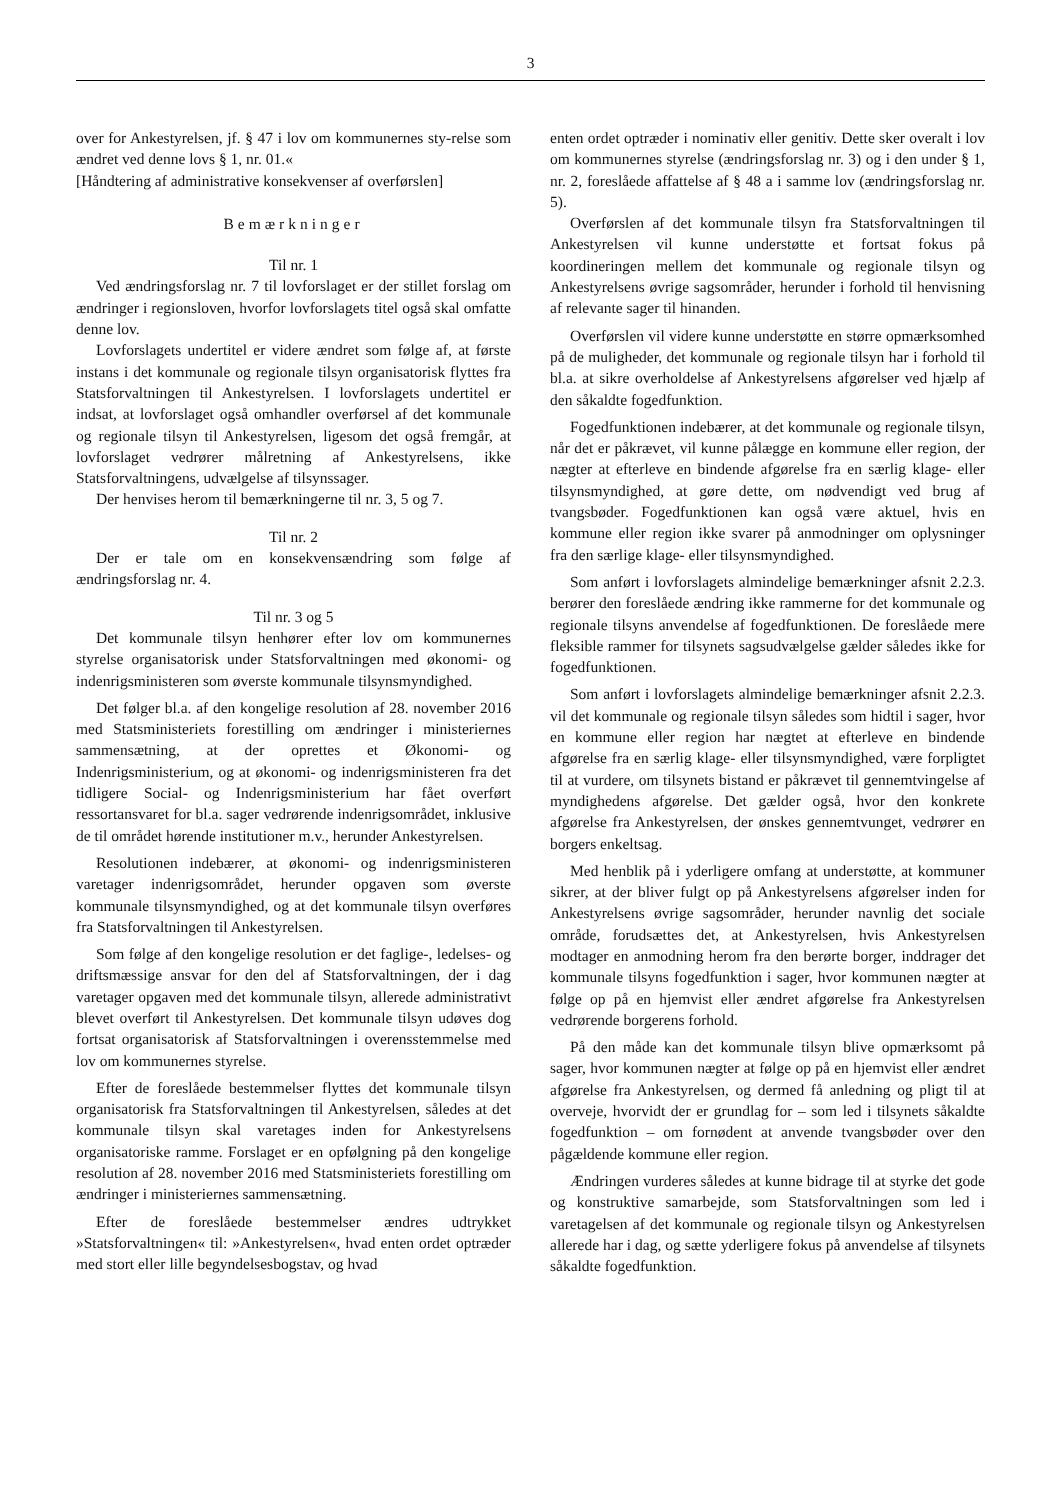3
over for Ankestyrelsen, jf. § 47 i lov om kommunernes sty-relse som ændret ved denne lovs § 1, nr. 01.«
[Håndtering af administrative konsekvenser af overførslen]
Bemærkninger
Til nr. 1
Ved ændringsforslag nr. 7 til lovforslaget er der stillet forslag om ændringer i regionsloven, hvorfor lovforslagets titel også skal omfatte denne lov.
Lovforslagets undertitel er videre ændret som følge af, at første instans i det kommunale og regionale tilsyn organisatorisk flyttes fra Statsforvaltningen til Ankestyrelsen. I lovforslagets undertitel er indsat, at lovforslaget også omhandler overførsel af det kommunale og regionale tilsyn til Ankestyrelsen, ligesom det også fremgår, at lovforslaget vedrører målretning af Ankestyrelsens, ikke Statsforvaltningens, udvælgelse af tilsynssager.
Der henvises herom til bemærkningerne til nr. 3, 5 og 7.
Til nr. 2
Der er tale om en konsekvensændring som følge af ændringsforslag nr. 4.
Til nr. 3 og 5
Det kommunale tilsyn henhører efter lov om kommunernes styrelse organisatorisk under Statsforvaltningen med økonomi- og indenrigsministeren som øverste kommunale tilsynsmyndighed.
Det følger bl.a. af den kongelige resolution af 28. november 2016 med Statsministeriets forestilling om ændringer i ministeriernes sammensætning, at der oprettes et Økonomi- og Indenrigsministerium, og at økonomi- og indenrigsministeren fra det tidligere Social- og Indenrigsministerium har fået overført ressortansvaret for bl.a. sager vedrørende indenrigsområdet, inklusive de til området hørende institutioner m.v., herunder Ankestyrelsen.
Resolutionen indebærer, at økonomi- og indenrigsministeren varetager indenrigsområdet, herunder opgaven som øverste kommunale tilsynsmyndighed, og at det kommunale tilsyn overføres fra Statsforvaltningen til Ankestyrelsen.
Som følge af den kongelige resolution er det faglige-, ledelses- og driftsmæssige ansvar for den del af Statsforvaltningen, der i dag varetager opgaven med det kommunale tilsyn, allerede administrativt blevet overført til Ankestyrelsen. Det kommunale tilsyn udøves dog fortsat organisatorisk af Statsforvaltningen i overensstemmelse med lov om kommunernes styrelse.
Efter de foreslåede bestemmelser flyttes det kommunale tilsyn organisatorisk fra Statsforvaltningen til Ankestyrelsen, således at det kommunale tilsyn skal varetages inden for Ankestyrelsens organisatoriske ramme. Forslaget er en opfølgning på den kongelige resolution af 28. november 2016 med Statsministeriets forestilling om ændringer i ministeriernes sammensætning.
Efter de foreslåede bestemmelser ændres udtrykket »Statsforvaltningen« til: »Ankestyrelsen«, hvad enten ordet optræder med stort eller lille begyndelsesbogstav, og hvad
enten ordet optræder i nominativ eller genitiv. Dette sker overalt i lov om kommunernes styrelse (ændringsforslag nr. 3) og i den under § 1, nr. 2, foreslåede affattelse af § 48 a i samme lov (ændringsforslag nr. 5).
Overførslen af det kommunale tilsyn fra Statsforvaltningen til Ankestyrelsen vil kunne understøtte et fortsat fokus på koordineringen mellem det kommunale og regionale tilsyn og Ankestyrelsens øvrige sagsområder, herunder i forhold til henvisning af relevante sager til hinanden.
Overførslen vil videre kunne understøtte en større opmærksomhed på de muligheder, det kommunale og regionale tilsyn har i forhold til bl.a. at sikre overholdelse af Ankestyrelsens afgørelser ved hjælp af den såkaldte fogedfunktion.
Fogedfunktionen indebærer, at det kommunale og regionale tilsyn, når det er påkrævet, vil kunne pålægge en kommune eller region, der nægter at efterleve en bindende afgørelse fra en særlig klage- eller tilsynsmyndighed, at gøre dette, om nødvendigt ved brug af tvangsbøder. Fogedfunktionen kan også være aktuel, hvis en kommune eller region ikke svarer på anmodninger om oplysninger fra den særlige klage- eller tilsynsmyndighed.
Som anført i lovforslagets almindelige bemærkninger afsnit 2.2.3. berører den foreslåede ændring ikke rammerne for det kommunale og regionale tilsyns anvendelse af fogedfunktionen. De foreslåede mere fleksible rammer for tilsynets sagsudvælgelse gælder således ikke for fogedfunktionen.
Som anført i lovforslagets almindelige bemærkninger afsnit 2.2.3. vil det kommunale og regionale tilsyn således som hidtil i sager, hvor en kommune eller region har nægtet at efterleve en bindende afgørelse fra en særlig klage- eller tilsynsmyndighed, være forpligtet til at vurdere, om tilsynets bistand er påkrævet til gennemtvingelse af myndighedens afgørelse. Det gælder også, hvor den konkrete afgørelse fra Ankestyrelsen, der ønskes gennemtvunget, vedrører en borgers enkeltsag.
Med henblik på i yderligere omfang at understøtte, at kommuner sikrer, at der bliver fulgt op på Ankestyrelsens afgørelser inden for Ankestyrelsens øvrige sagsområder, herunder navnlig det sociale område, forudsættes det, at Ankestyrelsen, hvis Ankestyrelsen modtager en anmodning herom fra den berørte borger, inddrager det kommunale tilsyns fogedfunktion i sager, hvor kommunen nægter at følge op på en hjemvist eller ændret afgørelse fra Ankestyrelsen vedrørende borgerens forhold.
På den måde kan det kommunale tilsyn blive opmærksomt på sager, hvor kommunen nægter at følge op på en hjemvist eller ændret afgørelse fra Ankestyrelsen, og dermed få anledning og pligt til at overveje, hvorvidt der er grundlag for – som led i tilsynets såkaldte fogedfunktion – om fornødent at anvende tvangsbøder over den pågældende kommune eller region.
Ændringen vurderes således at kunne bidrage til at styrke det gode og konstruktive samarbejde, som Statsforvaltningen som led i varetagelsen af det kommunale og regionale tilsyn og Ankestyrelsen allerede har i dag, og sætte yderligere fokus på anvendelse af tilsynets såkaldte fogedfunktion.